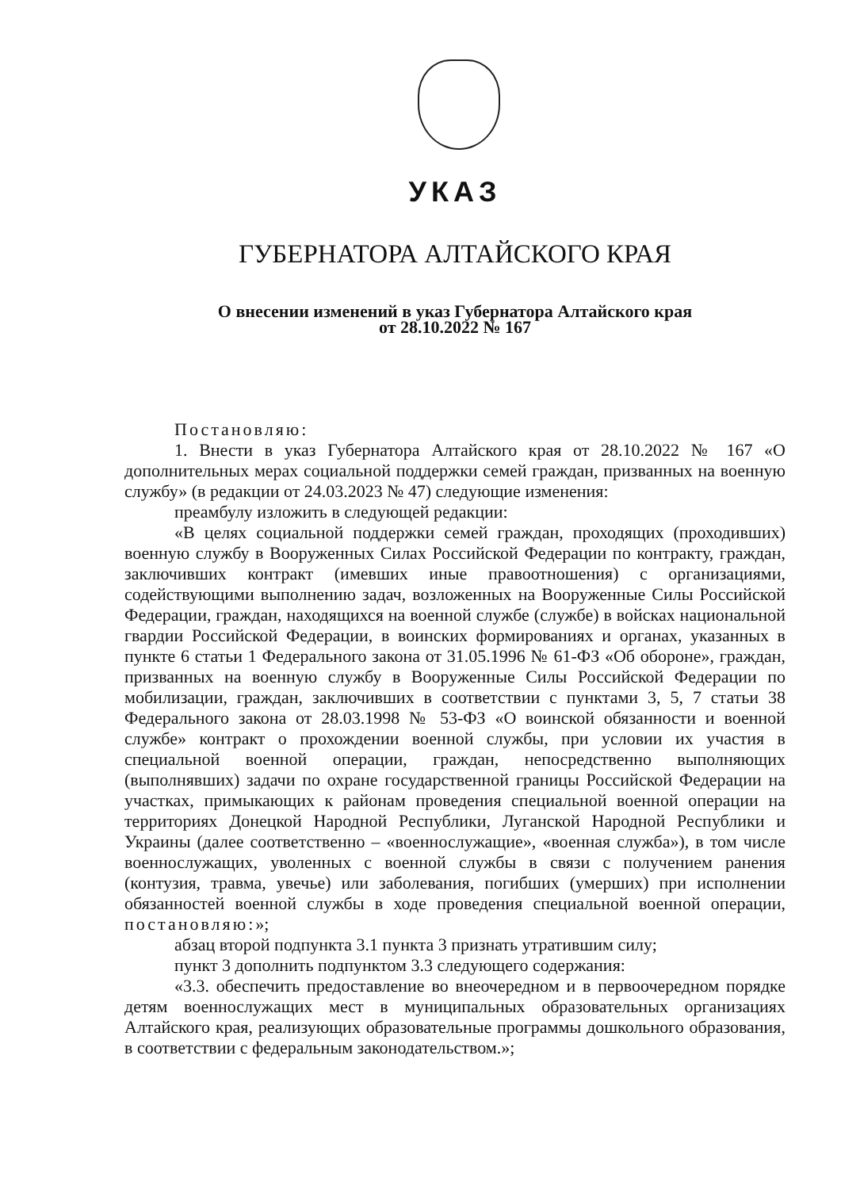УКАЗ
ГУБЕРНАТОРА АЛТАЙСКОГО КРАЯ
О внесении изменений в указ Губернатора Алтайского края
от 28.10.2022 № 167
Постановляю:
1. Внести в указ Губернатора Алтайского края от 28.10.2022 № 167 «О дополнительных мерах социальной поддержки семей граждан, призванных на военную службу» (в редакции от 24.03.2023 № 47) следующие изменения:
преамбулу изложить в следующей редакции:
«В целях социальной поддержки семей граждан, проходящих (проходивших) военную службу в Вооруженных Силах Российской Федерации по контракту, граждан, заключивших контракт (имевших иные правоотношения) с организациями, содействующими выполнению задач, возложенных на Вооруженные Силы Российской Федерации, граждан, находящихся на военной службе (службе) в войсках национальной гвардии Российской Федерации, в воинских формированиях и органах, указанных в пункте 6 статьи 1 Федерального закона от 31.05.1996 № 61-ФЗ «Об обороне», граждан, призванных на военную службу в Вооруженные Силы Российской Федерации по мобилизации, граждан, заключивших в соответствии с пунктами 3, 5, 7 статьи 38 Федерального закона от 28.03.1998 № 53-ФЗ «О воинской обязанности и военной службе» контракт о прохождении военной службы, при условии их участия в специальной военной операции, граждан, непосредственно выполняющих (выполнявших) задачи по охране государственной границы Российской Федерации на участках, примыкающих к районам проведения специальной военной операции на территориях Донецкой Народной Республики, Луганской Народной Республики и Украины (далее соответственно – «военнослужащие», «военная служба»), в том числе военнослужащих, уволенных с военной службы в связи с получением ранения (контузия, травма, увечье) или заболевания, погибших (умерших) при исполнении обязанностей военной службы в ходе проведения специальной военной операции, постановляю:»;
абзац второй подпункта 3.1 пункта 3 признать утратившим силу;
пункт 3 дополнить подпунктом 3.3 следующего содержания:
«3.3. обеспечить предоставление во внеочередном и в первоочередном порядке детям военнослужащих мест в муниципальных образовательных организациях Алтайского края, реализующих образовательные программы дошкольного образования, в соответствии с федеральным законодательством.»;